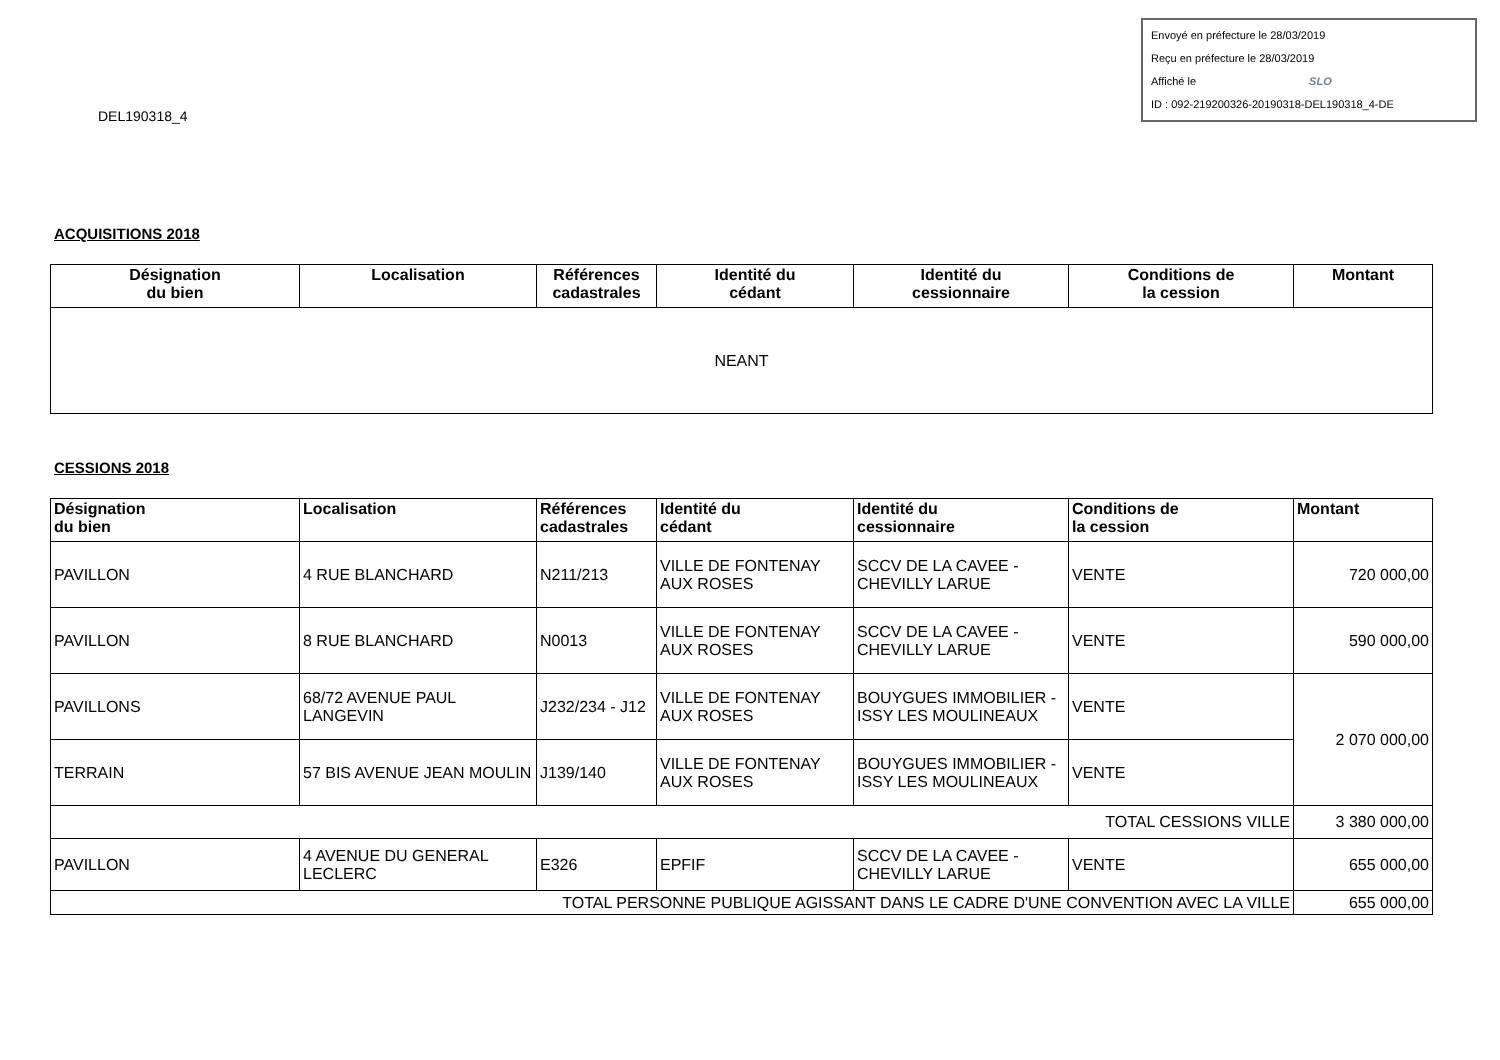Envoyé en préfecture le 28/03/2019
Reçu en préfecture le 28/03/2019
Affiché le SLO
ID : 092-219200326-20190318-DEL190318_4-DE
DEL190318_4
ACQUISITIONS 2018
| Désignation du bien | Localisation | Références cadastrales | Identité du cédant | Identité du cessionnaire | Conditions de la cession | Montant |
| --- | --- | --- | --- | --- | --- | --- |
| NEANT | | | | | | |
CESSIONS 2018
| Désignation du bien | Localisation | Références cadastrales | Identité du cédant | Identité du cessionnaire | Conditions de la cession | Montant |
| --- | --- | --- | --- | --- | --- | --- |
| PAVILLON | 4 RUE BLANCHARD | N211/213 | VILLE DE FONTENAY AUX ROSES | SCCV DE LA CAVEE - CHEVILLY LARUE | VENTE | 720 000,00 |
| PAVILLON | 8 RUE BLANCHARD | N0013 | VILLE DE FONTENAY AUX ROSES | SCCV DE LA CAVEE - CHEVILLY LARUE | VENTE | 590 000,00 |
| PAVILLONS | 68/72 AVENUE PAUL LANGEVIN | J232/234 - J12 | VILLE DE FONTENAY AUX ROSES | BOUYGUES IMMOBILIER - ISSY LES MOULINEAUX | VENTE | 2 070 000,00 |
| TERRAIN | 57 BIS AVENUE JEAN MOULIN | J139/140 | VILLE DE FONTENAY AUX ROSES | BOUYGUES IMMOBILIER - ISSY LES MOULINEAUX | VENTE | |
| TOTAL CESSIONS VILLE | | | | | | 3 380 000,00 |
| PAVILLON | 4 AVENUE DU GENERAL LECLERC | E326 | EPFIF | SCCV DE LA CAVEE - CHEVILLY LARUE | VENTE | 655 000,00 |
| TOTAL PERSONNE PUBLIQUE AGISSANT DANS LE CADRE D'UNE CONVENTION AVEC LA VILLE | | | | | | 655 000,00 |